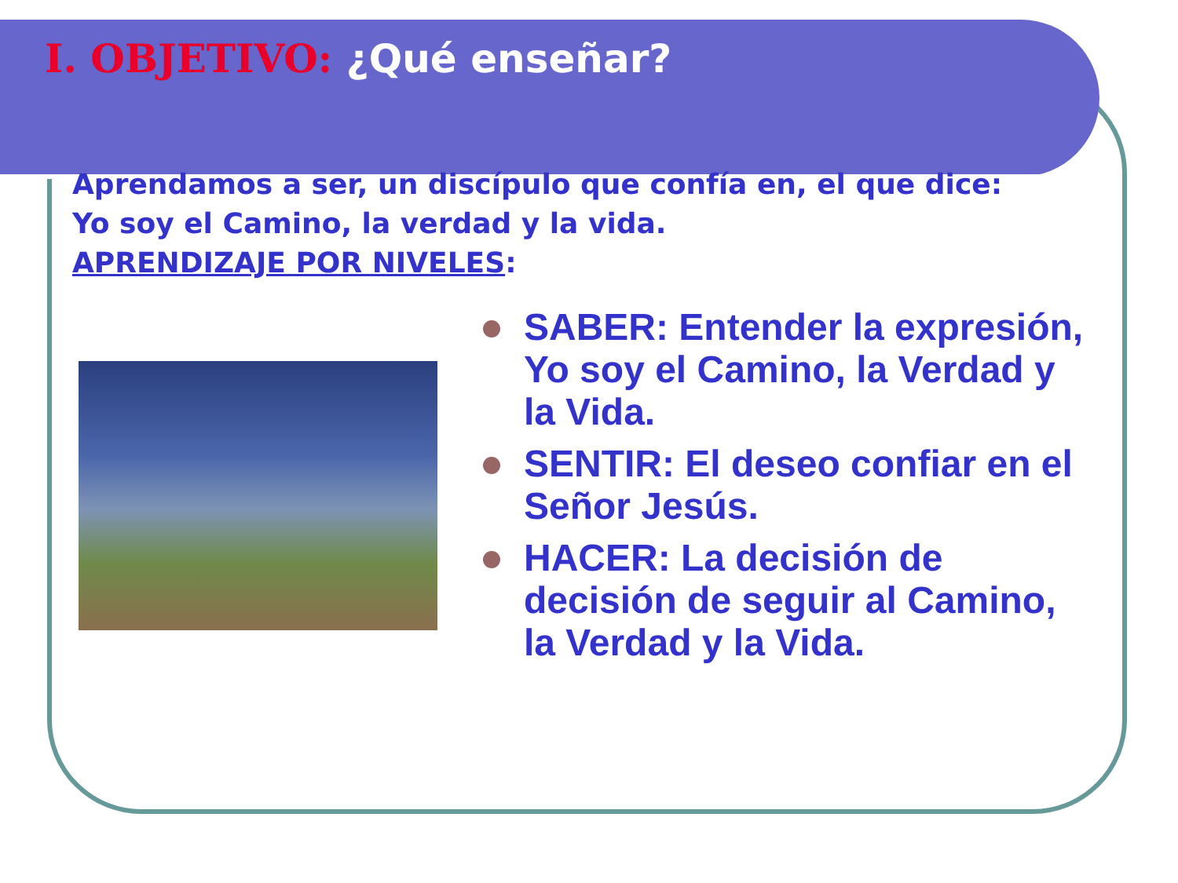I. OBJETIVO: ¿Qué enseñar?
Aprendamos a ser, un discípulo que confía en, el que dice: Yo soy el Camino, la verdad y la vida.
APRENDIZAJE POR NIVELES:
SABER: Entender la expresión, Yo soy el Camino, la Verdad y la Vida.
SENTIR: El deseo confiar en el Señor Jesús.
HACER: La decisión de decisión de seguir al Camino, la Verdad y la Vida.